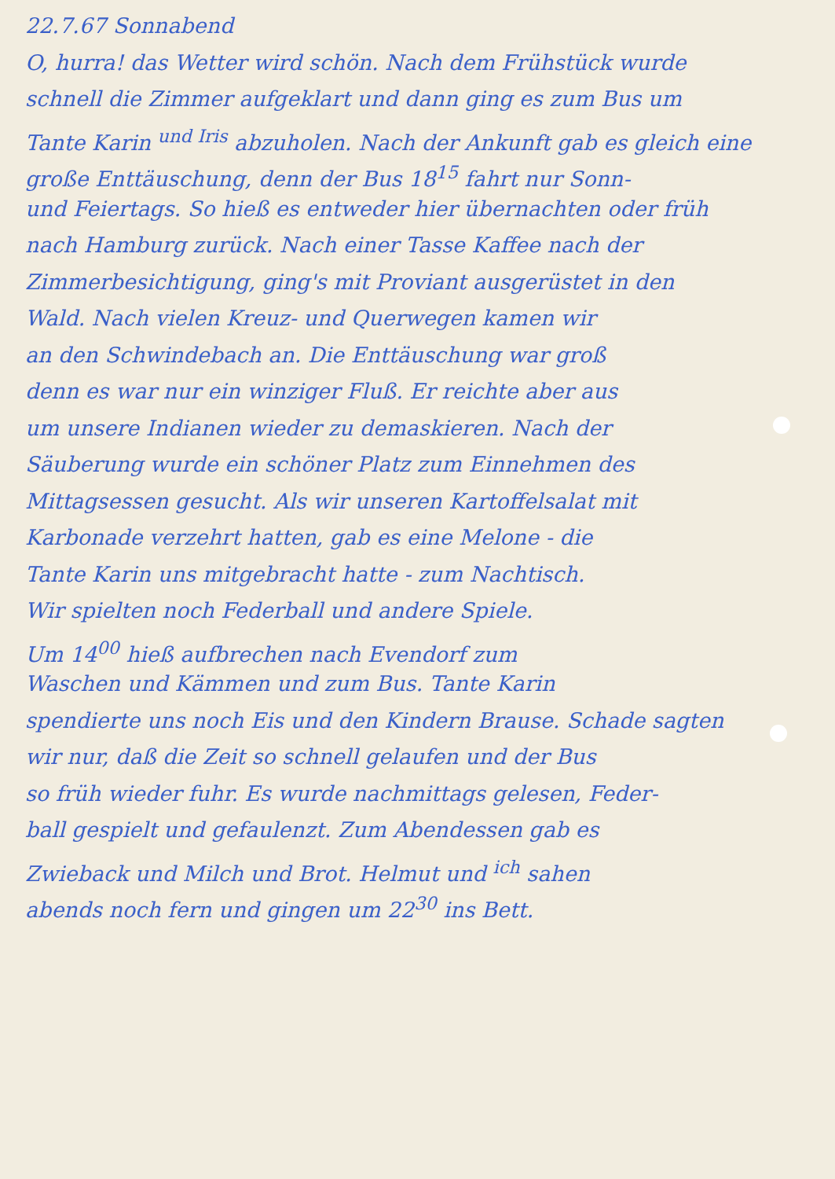22.7.67 Sonnabend
O, hurra! das Wetter wird schön. Nach dem Frühstück wurde
schnell die Zimmer aufgeklart und dann ging es zum Bus um
Tante Karin <sup>und Iris</sup> abzuholen. Nach der Ankunft gab es gleich eine
große Enttäuschung, denn der Bus 18<sup>15</sup> fahrt nur Sonn-
und Feiertags. So hieß es entweder hier übernachten oder früh
nach Hamburg zurück. Nach einer Tasse Kaffee nach der
Zimmerbesichtigung, ging's mit Proviant ausgerüstet in den
Wald. Nach vielen Kreuz- und Querwegen kamen wir
an den Schwindebach an. Die Enttäuschung war groß
denn es war nur ein winziger Fluß. Er reichte aber aus
um unsere Indianen wieder zu demaskieren. Nach der
Säuberung wurde ein schöner Platz zum Einnehmen des
Mittagsessen gesucht. Als wir unseren Kartoffelsalat mit
Karbonade verzehrt hatten, gab es eine Melone - die
Tante Karin uns mitgebracht hatte - zum Nachtisch.
Wir spielten noch Federball und andere Spiele.
Um 14<sup>00</sup> hieß aufbrechen nach Evendorf zum
Waschen und Kämmen und zum Bus. Tante Karin
spendierte uns noch Eis und den Kindern Brause. Schade sagten
wir nur, daß die Zeit so schnell gelaufen und der Bus
so früh wieder fuhr. Es wurde nachmittags gelesen, Feder-
ball gespielt und gefaulenzt. Zum Abendessen gab es
Zwieback und Milch und Brot. Helmut und <sup>ich</sup> sahen
abends noch fern und gingen um 22<sup>30</sup> ins Bett.